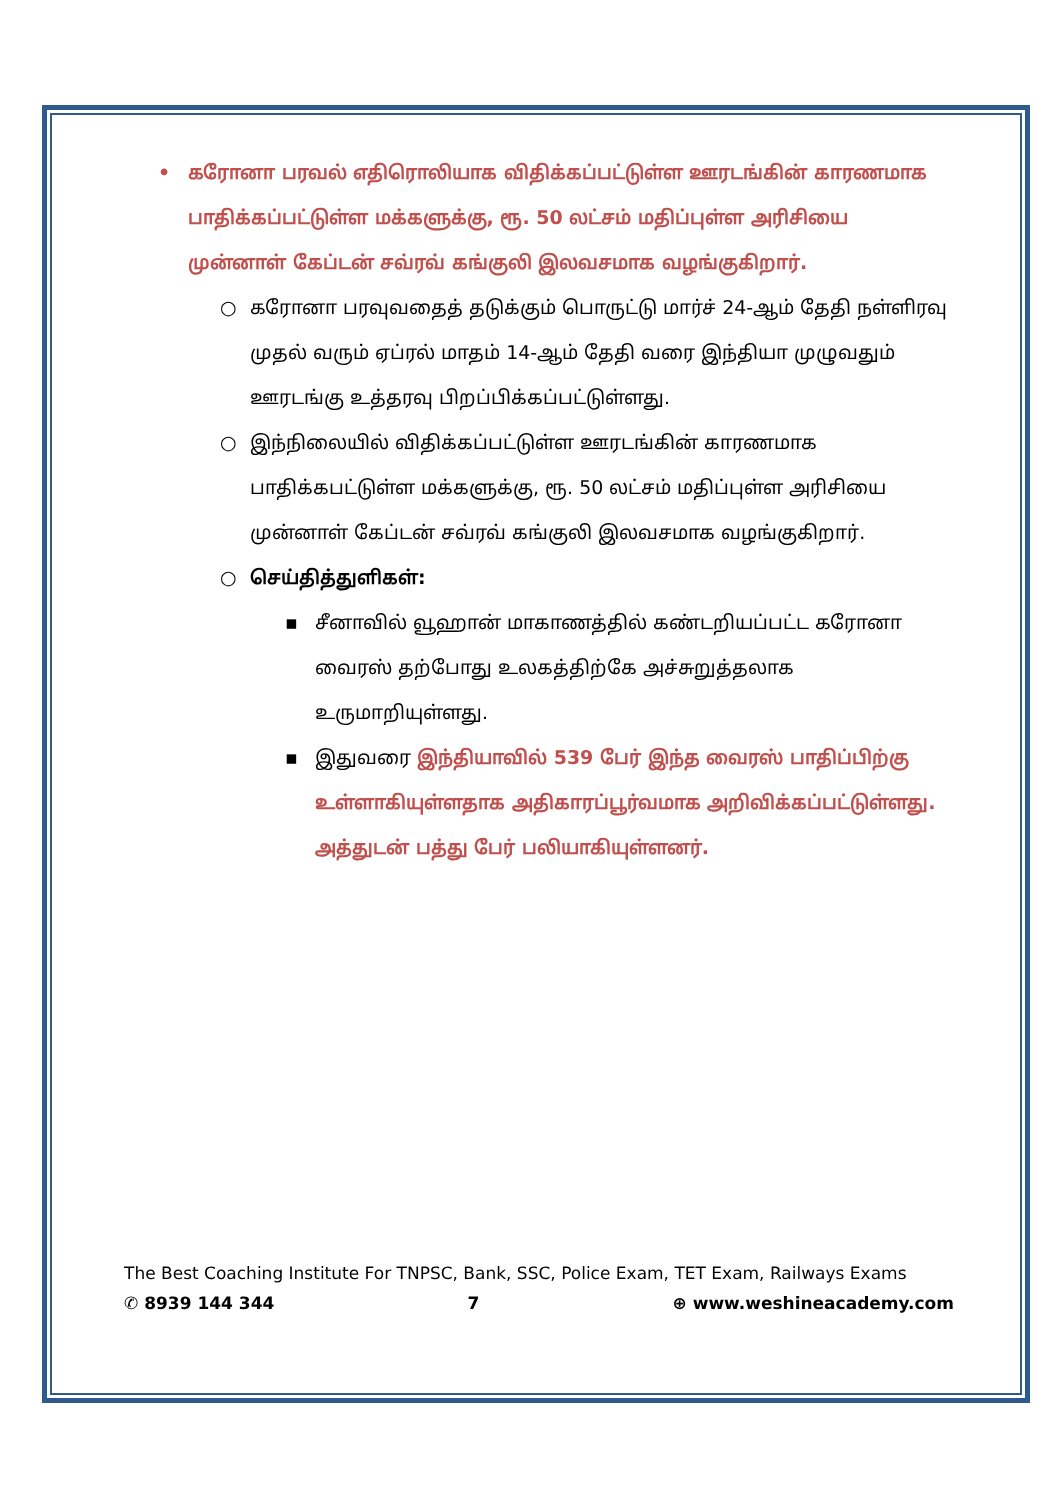• கரோனா பரவல் எதிரொலியாக விதிக்கப்பட்டுள்ள ஊரடங்கின் காரணமாக பாதிக்கப்பட்டுள்ள மக்களுக்கு, ரூ. 50 லட்சம் மதிப்புள்ள அரிசியை முன்னாள் கேப்டன் சவ்ரவ் கங்குலி இலவசமாக வழங்குகிறார்.
○ கரோனா பரவுவதைத் தடுக்கும் பொருட்டு மார்ச் 24-ஆம் தேதி நள்ளிரவு முதல் வரும் ஏப்ரல் மாதம் 14-ஆம் தேதி வரை இந்தியா முழுவதும் ஊரடங்கு உத்தரவு பிறப்பிக்கப்பட்டுள்ளது.
○ இந்நிலையில் விதிக்கப்பட்டுள்ள ஊரடங்கின் காரணமாக பாதிக்கபட்டுள்ள மக்களுக்கு, ரூ. 50 லட்சம் மதிப்புள்ள அரிசியை முன்னாள் கேப்டன் சவ்ரவ் கங்குலி இலவசமாக வழங்குகிறார்.
○ செய்தித்துளிகள்:
▪ சீனாவில் வூஹான் மாகாணத்தில் கண்டறியப்பட்ட கரோனா வைரஸ் தற்போது உலகத்திற்கே அச்சுறுத்தலாக உருமாறியுள்ளது.
▪ இதுவரை இந்தியாவில் 539 பேர் இந்த வைரஸ் பாதிப்பிற்கு உள்ளாகியுள்ளதாக அதிகாரப்பூர்வமாக அறிவிக்கப்பட்டுள்ளது. அத்துடன் பத்து பேர் பலியாகியுள்ளனர்.
The Best Coaching Institute For TNPSC, Bank, SSC, Police Exam, TET Exam, Railways Exams
✆ 8939 144 344 7 ⊕ www.weshineacademy.com